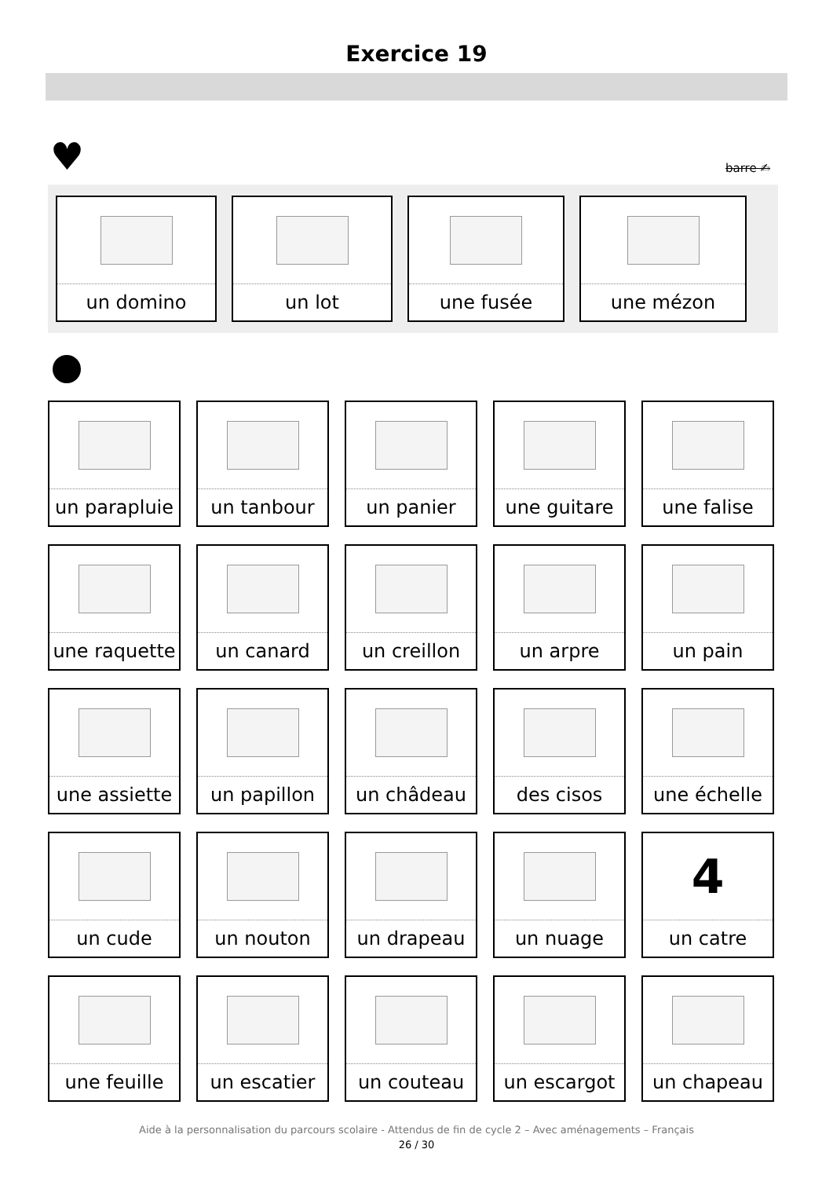Exercice 19
♥ barre ✍
un domino un lot une fusée une mézon
un parapluie
un tanbour
un panier
une guitare
une falise
une raquette
un canard
un creillon
un arpre
un pain
une assiette
un papillon
un châdeau
des cisos
une échelle
un cude
un nouton
un drapeau
un nuage
4
un catre
une feuille
un escatier
un couteau
un escargot
un chapeau
Aide à la personnalisation du parcours scolaire - Attendus de fin de cycle 2 – Avec aménagements – Français
26 / 30